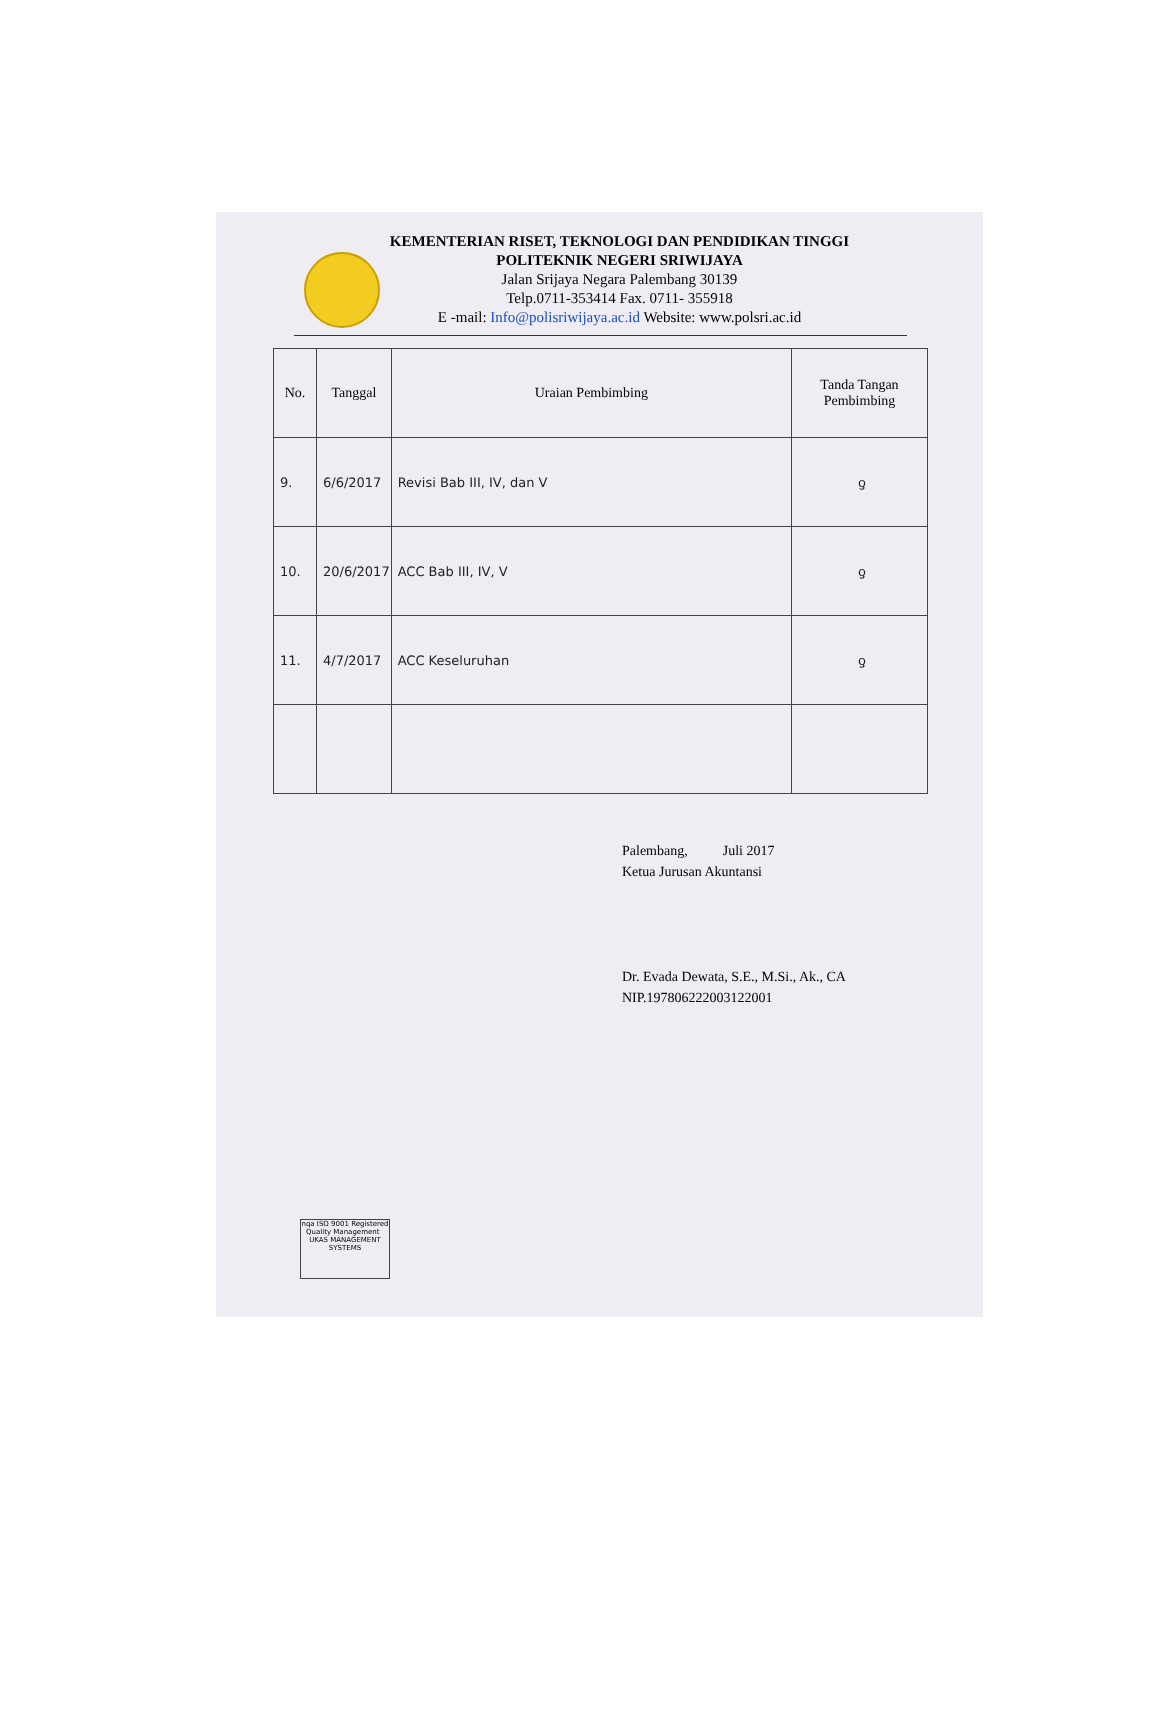KEMENTERIAN RISET, TEKNOLOGI DAN PENDIDIKAN TINGGI
POLITEKNIK NEGERI SRIWIJAYA
Jalan Srijaya Negara Palembang 30139
Telp.0711-353414 Fax. 0711- 355918
E -mail: Info@polisriwijaya.ac.id Website: www.polsri.ac.id
| No. | Tanggal | Uraian Pembimbing | Tanda Tangan Pembimbing |
| --- | --- | --- | --- |
| 9. | 6/6/2017 | Revisi Bab III, IV, dan V | ƍ |
| 10. | 20/6/2017 | ACC Bab III, IV, V | ƍ |
| 11. | 4/7/2017 | ACC Keseluruhan | ƍ |
Palembang, Juli 2017
Ketua Jurusan Akuntansi
Dr. Evada Dewata, S.E., M.Si., Ak., CA
NIP.197806222003122001
nqa ISO 9001 Registered Quality Management UKAS MANAGEMENT SYSTEMS